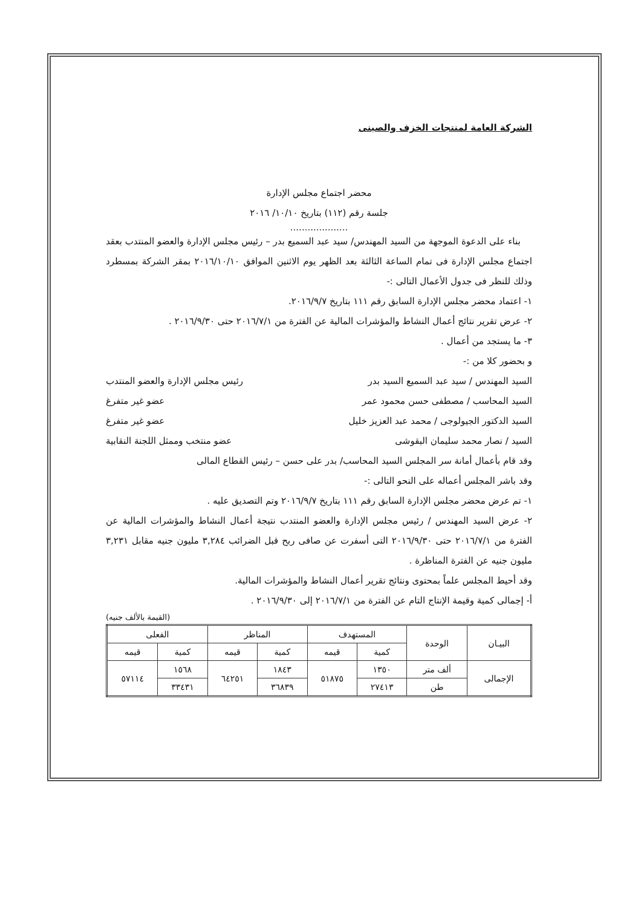الشركة العامة لمنتجات الخزف والصينى
محضر اجتماع مجلس الإدارة
جلسة رقم (١١٢) بتاريخ ١٠/١٠/ ٢٠١٦
....................
بناء على الدعوة الموجهة من السيد المهندس/ سيد عبد السميع بدر – رئيس مجلس الإدارة والعضو المنتدب بعقد اجتماع مجلس الإدارة فى تمام الساعة الثالثة بعد الظهر يوم الاثنين الموافق ٢٠١٦/١٠/١٠ بمقر الشركة بمسطرد وذلك للنظر فى جدول الأعمال التالى :-
١- اعتماد محضر مجلس الإدارة السابق رقم ١١١ بتاريخ ٢٠١٦/٩/٧.
٢- عرض تقرير نتائج أعمال النشاط والمؤشرات المالية عن الفترة من ٢٠١٦/٧/١ حتى ٢٠١٦/٩/٣٠ .
٣- ما يستجد من أعمال .
و بحضور كلا من :-
السيد المهندس / سيد عبد السميع السيد بدر رئيس مجلس الإدارة والعضو المنتدب
السيد المحاسب / مصطفى حسن محمود عمر عضو غير متفرغ
السيد الدكتور الجيولوجى / محمد عبد العزيز خليل عضو غير متفرغ
السيد / نصار محمد سليمان البقوشى عضو منتخب وممثل اللجنة النقابية
وقد قام بأعمال أمانة سر المجلس السيد المحاسب/ بدر على حسن – رئيس القطاع المالى
وقد باشر المجلس أعماله على النحو التالى :-
١- تم عرض محضر مجلس الإدارة السابق رقم ١١١ بتاريخ ٢٠١٦/٩/٧ وتم التصديق عليه .
٢- عرض السيد المهندس / رئيس مجلس الإدارة والعضو المنتدب نتيجة أعمال النشاط والمؤشرات المالية عن الفترة من ٢٠١٦/٧/١ حتى ٢٠١٦/٩/٣٠ التى أسفرت عن صافى ربح قبل الضرائب ٣,٢٨٤ مليون جنيه مقابل ٣,٢٣١ مليون جنيه عن الفترة المناظرة .
وقد أحيط المجلس علماً بمحتوى ونتائج تقرير أعمال النشاط والمؤشرات المالية.
أ- إجمالى كمية وقيمة الإنتاج التام عن الفترة من ٢٠١٦/٧/١ إلى ٢٠١٦/٩/٣٠ .
(القيمة بالألف جنيه)
| البيـان | الوحدة | المستهدف | | المناظر | | الفعلى | |
| --- | --- | --- | --- | --- | --- | --- | --- |
| | | كمية | قيمه | كمية | قيمه | كمية | قيمه |
| الإجمالى | ألف متر | ١٣٥٠ | ٥١٨٧٥ | ١٨٤٣ | ٦٤٢٥١ | ١٥٦٨ | ٥٧١١٤ |
| | طن | ٢٧٤١٣ | | ٣٦٨٣٩ | | ٣٣٤٣١ | |